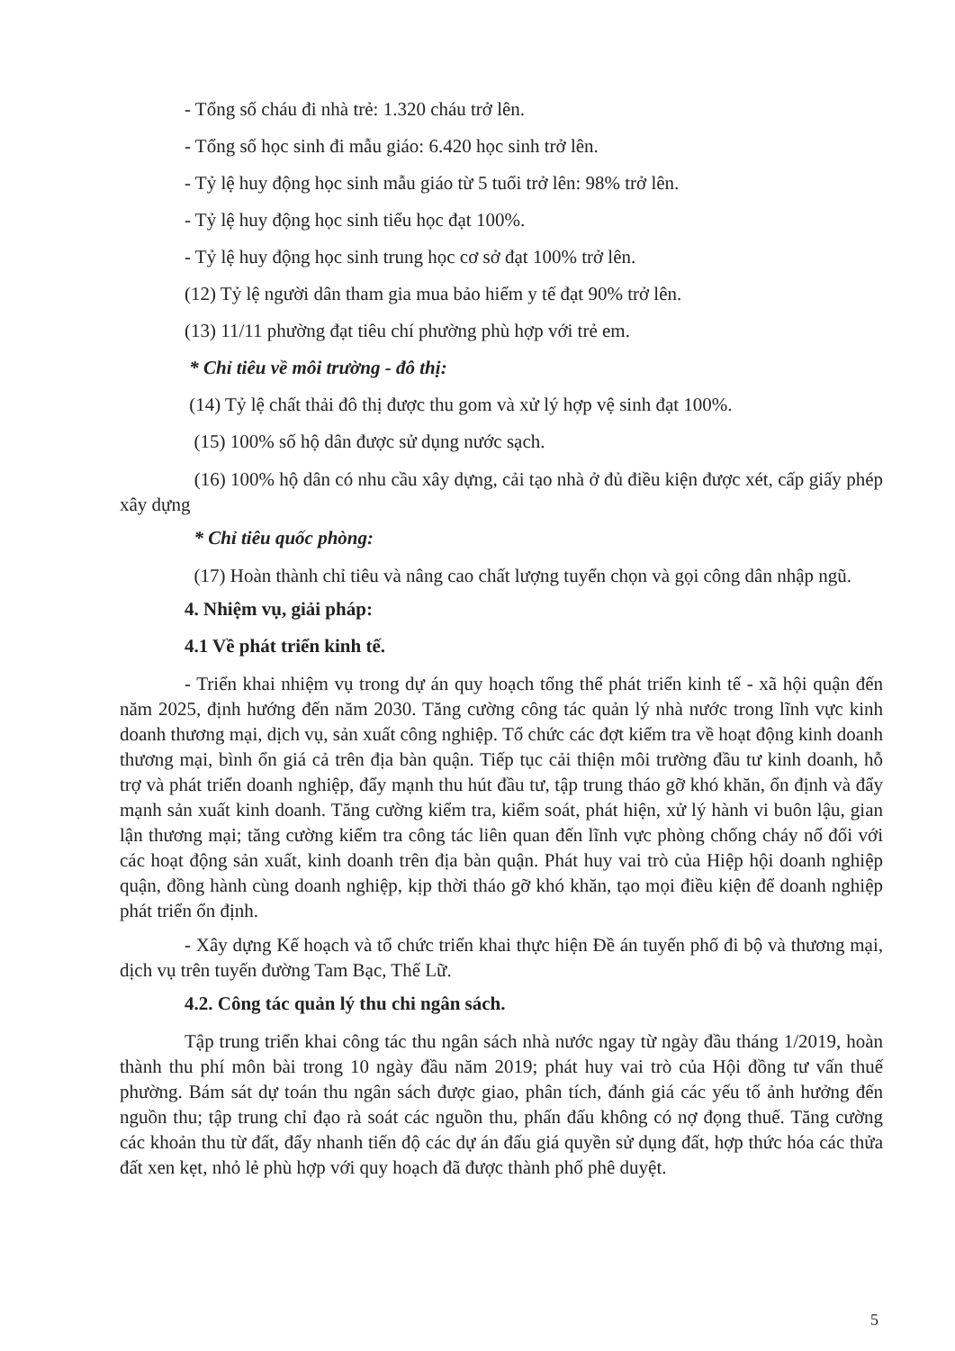- Tổng số cháu đi nhà trẻ: 1.320 cháu trở lên.
- Tổng số học sinh đi mẫu giáo: 6.420 học sinh trở lên.
- Tỷ lệ huy động học sinh mẫu giáo từ 5 tuổi trở lên: 98% trở lên.
- Tỷ lệ huy động học sinh tiểu học đạt 100%.
- Tỷ lệ huy động học sinh trung học cơ sở đạt 100% trở lên.
(12) Tỷ lệ người dân tham gia mua bảo hiểm y tế đạt 90% trở lên.
(13) 11/11 phường đạt tiêu chí phường phù hợp với trẻ em.
* Chỉ tiêu về môi trường - đô thị:
(14) Tỷ lệ chất thải đô thị được thu gom và xử lý hợp vệ sinh đạt 100%.
(15) 100% số hộ dân được sử dụng nước sạch.
(16) 100% hộ dân có nhu cầu xây dựng, cải tạo nhà ở đủ điều kiện được xét, cấp giấy phép xây dựng
* Chỉ tiêu quốc phòng:
(17) Hoàn thành chỉ tiêu và nâng cao chất lượng tuyển chọn và gọi công dân nhập ngũ.
4. Nhiệm vụ, giải pháp:
4.1 Về phát triển kinh tế.
- Triển khai nhiệm vụ trong dự án quy hoạch tổng thể phát triển kinh tế - xã hội quận đến năm 2025, định hướng đến năm 2030. Tăng cường công tác quản lý nhà nước trong lĩnh vực kinh doanh thương mại, dịch vụ, sản xuất công nghiệp. Tổ chức các đợt kiểm tra về hoạt động kinh doanh thương mại, bình ổn giá cả trên địa bàn quận. Tiếp tục cải thiện môi trường đầu tư kinh doanh, hỗ trợ và phát triển doanh nghiệp, đẩy mạnh thu hút đầu tư, tập trung tháo gỡ khó khăn, ổn định và đẩy mạnh sản xuất kinh doanh. Tăng cường kiểm tra, kiểm soát, phát hiện, xử lý hành vi buôn lậu, gian lận thương mại; tăng cường kiểm tra công tác liên quan đến lĩnh vực phòng chống cháy nổ đối với các hoạt động sản xuất, kinh doanh trên địa bàn quận. Phát huy vai trò của Hiệp hội doanh nghiệp quận, đồng hành cùng doanh nghiệp, kịp thời tháo gỡ khó khăn, tạo mọi điều kiện để doanh nghiệp phát triển ổn định.
- Xây dựng Kế hoạch và tổ chức triển khai thực hiện Đề án tuyến phố đi bộ và thương mại, dịch vụ trên tuyến đường Tam Bạc, Thế Lữ.
4.2. Công tác quản lý thu chi ngân sách.
Tập trung triển khai công tác thu ngân sách nhà nước ngay từ ngày đầu tháng 1/2019, hoàn thành thu phí môn bài trong 10 ngày đầu năm 2019; phát huy vai trò của Hội đồng tư vấn thuế phường. Bám sát dự toán thu ngân sách được giao, phân tích, đánh giá các yếu tố ảnh hưởng đến nguồn thu; tập trung chỉ đạo rà soát các nguồn thu, phấn đấu không có nợ đọng thuế. Tăng cường các khoản thu từ đất, đẩy nhanh tiến độ các dự án đấu giá quyền sử dụng đất, hợp thức hóa các thửa đất xen kẹt, nhỏ lẻ phù hợp với quy hoạch đã được thành phố phê duyệt.
5